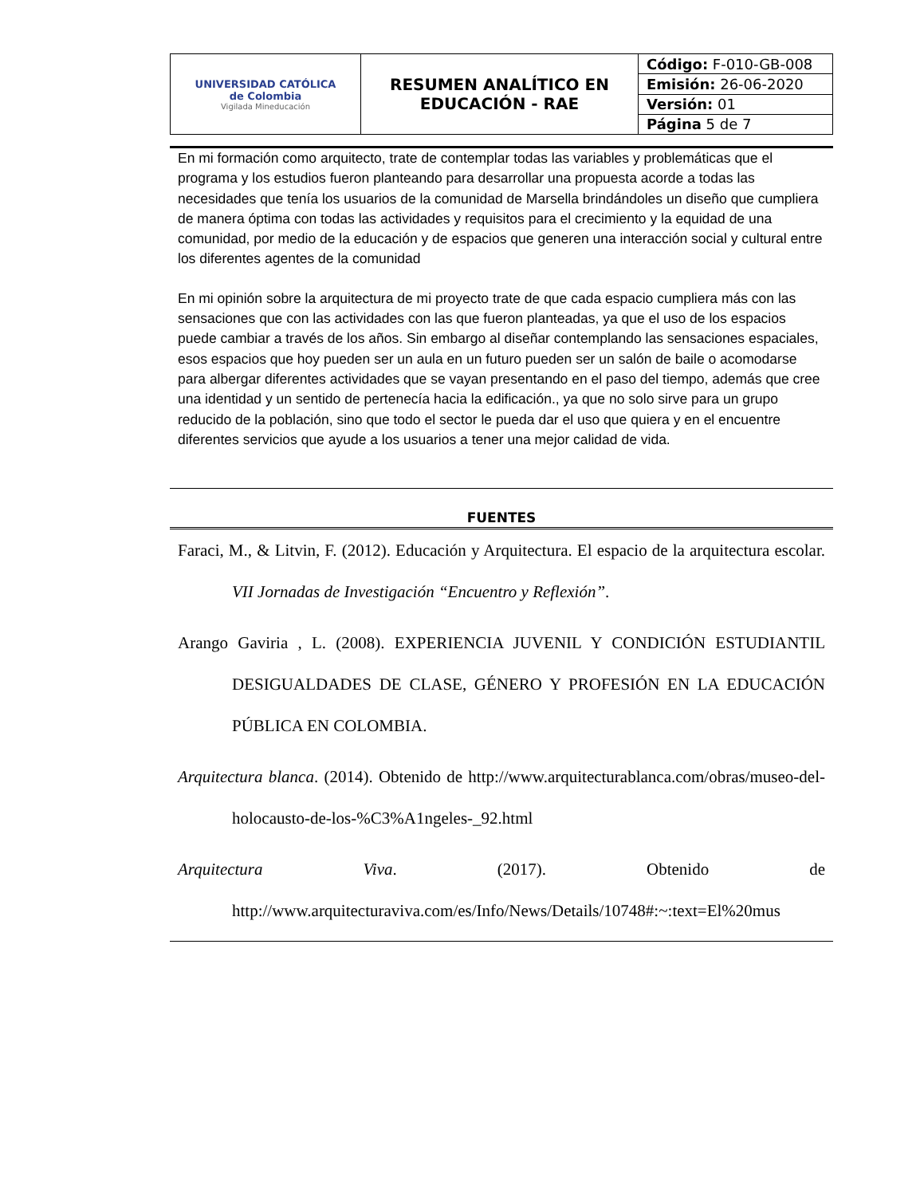| UNIVERSIDAD CATÓLICA de Colombia Vigilada Mineducación | RESUMEN ANALÍTICO EN EDUCACIÓN - RAE | Código: F-010-GB-008 |
| | | Emisión: 26-06-2020 |
| | | Versión: 01 |
| | | Página 5 de 7 |
En mi formación como arquitecto, trate de contemplar todas las variables y problemáticas que el programa y los estudios fueron planteando para desarrollar una propuesta acorde a todas las necesidades que tenía los usuarios de la comunidad de Marsella brindándoles un diseño que cumpliera de manera óptima con todas las actividades y requisitos para el crecimiento y la equidad de una comunidad, por medio de la educación y de espacios que generen una interacción social y cultural entre los diferentes agentes de la comunidad
En mi opinión sobre la arquitectura de mi proyecto trate de que cada espacio cumpliera más con las sensaciones que con las actividades con las que fueron planteadas, ya que el uso de los espacios puede cambiar a través de los años. Sin embargo al diseñar contemplando las sensaciones espaciales, esos espacios que hoy pueden ser un aula en un futuro pueden ser un salón de baile o acomodarse para albergar diferentes actividades que se vayan presentando en el paso del tiempo, además que cree una identidad y un sentido de pertenecía hacia la edificación., ya que no solo sirve para un grupo reducido de la población, sino que todo el sector le pueda dar el uso que quiera y en el encuentre diferentes servicios que ayude a los usuarios a tener una mejor calidad de vida.
FUENTES
Faraci, M., & Litvin, F. (2012). Educación y Arquitectura. El espacio de la arquitectura escolar. VII Jornadas de Investigación “Encuentro y Reflexión”.
Arango Gaviria , L. (2008). EXPERIENCIA JUVENIL Y CONDICIÓN ESTUDIANTIL DESIGUALDADES DE CLASE, GÉNERO Y PROFESIÓN EN LA EDUCACIÓN PÚBLICA EN COLOMBIA.
Arquitectura blanca. (2014). Obtenido de http://www.arquitecturablanca.com/obras/museo-del-holocausto-de-los-%C3%A1ngeles-_92.html
Arquitectura Viva. (2017). Obtenido de http://www.arquitecturaviva.com/es/Info/News/Details/10748#:~:text=El%20mus